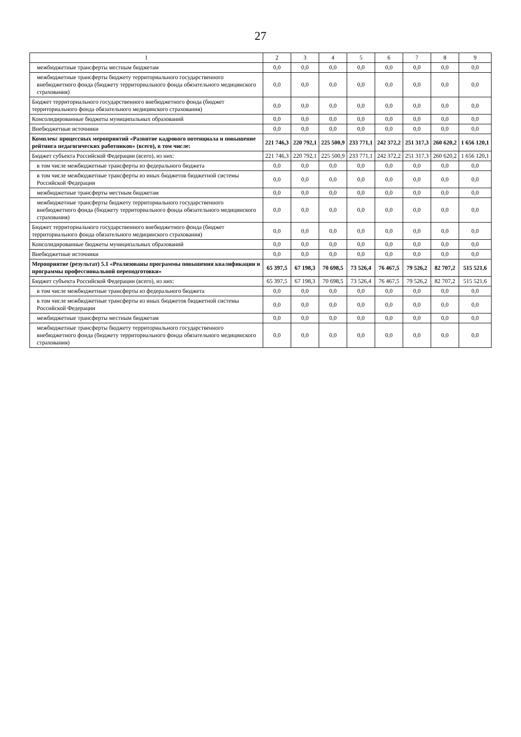27
| 1 | 2 | 3 | 4 | 5 | 6 | 7 | 8 | 9 |
| --- | --- | --- | --- | --- | --- | --- | --- | --- |
| межбюджетные трансферты местным бюджетам | 0,0 | 0,0 | 0,0 | 0,0 | 0,0 | 0,0 | 0,0 | 0,0 |
| межбюджетные трансферты бюджету территориального государственного внебюджетного фонда (бюджету территориального фонда обязательного медицинского страхования) | 0,0 | 0,0 | 0,0 | 0,0 | 0,0 | 0,0 | 0,0 | 0,0 |
| Бюджет территориального государственного внебюджетного фонда (бюджет территориального фонда обязательного медицинского страхования) | 0,0 | 0,0 | 0,0 | 0,0 | 0,0 | 0,0 | 0,0 | 0,0 |
| Консолидированные бюджеты муниципальных образований | 0,0 | 0,0 | 0,0 | 0,0 | 0,0 | 0,0 | 0,0 | 0,0 |
| Внебюджетные источники | 0,0 | 0,0 | 0,0 | 0,0 | 0,0 | 0,0 | 0,0 | 0,0 |
| Комплекс процессных мероприятий «Развитие кадрового потенциала и повышение рейтинга педагогических работников» (всего), в том числе: | 221 746,3 | 220 792,1 | 225 500,9 | 233 771,1 | 242 372,2 | 251 317,3 | 260 620,2 | 1 656 120,1 |
| Бюджет субъекта Российской Федерации (всего), из них: | 221 746,3 | 220 792,1 | 225 500,9 | 233 771,1 | 242 372,2 | 251 317,3 | 260 620,2 | 1 656 120,1 |
| в том числе межбюджетные трансферты из федерального бюджета | 0,0 | 0,0 | 0,0 | 0,0 | 0,0 | 0,0 | 0,0 | 0,0 |
| в том числе межбюджетные трансферты из иных бюджетов бюджетной системы Российской Федерации | 0,0 | 0,0 | 0,0 | 0,0 | 0,0 | 0,0 | 0,0 | 0,0 |
| межбюджетные трансферты местным бюджетам | 0,0 | 0,0 | 0,0 | 0,0 | 0,0 | 0,0 | 0,0 | 0,0 |
| межбюджетные трансферты бюджету территориального государственного внебюджетного фонда (бюджету территориального фонда обязательного медицинского страхования) | 0,0 | 0,0 | 0,0 | 0,0 | 0,0 | 0,0 | 0,0 | 0,0 |
| Бюджет территориального государственного внебюджетного фонда (бюджет территориального фонда обязательного медицинского страхования) | 0,0 | 0,0 | 0,0 | 0,0 | 0,0 | 0,0 | 0,0 | 0,0 |
| Консолидированные бюджеты муниципальных образований | 0,0 | 0,0 | 0,0 | 0,0 | 0,0 | 0,0 | 0,0 | 0,0 |
| Внебюджетные источники | 0,0 | 0,0 | 0,0 | 0,0 | 0,0 | 0,0 | 0,0 | 0,0 |
| Мероприятие (результат) 5.1 «Реализованы программы повышения квалификации и программы профессиональной переподготовки» | 65 397,5 | 67 198,3 | 70 698,5 | 73 526,4 | 76 467,5 | 79 526,2 | 82 707,2 | 515 521,6 |
| Бюджет субъекта Российской Федерации (всего), из них: | 65 397,5 | 67 198,3 | 70 698,5 | 73 526,4 | 76 467,5 | 79 526,2 | 82 707,2 | 515 521,6 |
| в том числе межбюджетные трансферты из федерального бюджета | 0,0 | 0,0 | 0,0 | 0,0 | 0,0 | 0,0 | 0,0 | 0,0 |
| в том числе межбюджетные трансферты из иных бюджетов бюджетной системы Российской Федерации | 0,0 | 0,0 | 0,0 | 0,0 | 0,0 | 0,0 | 0,0 | 0,0 |
| межбюджетные трансферты местным бюджетам | 0,0 | 0,0 | 0,0 | 0,0 | 0,0 | 0,0 | 0,0 | 0,0 |
| межбюджетные трансферты бюджету территориального государственного внебюджетного фонда (бюджету территориального фонда обязательного медицинского страхования) | 0,0 | 0,0 | 0,0 | 0,0 | 0,0 | 0,0 | 0,0 | 0,0 |